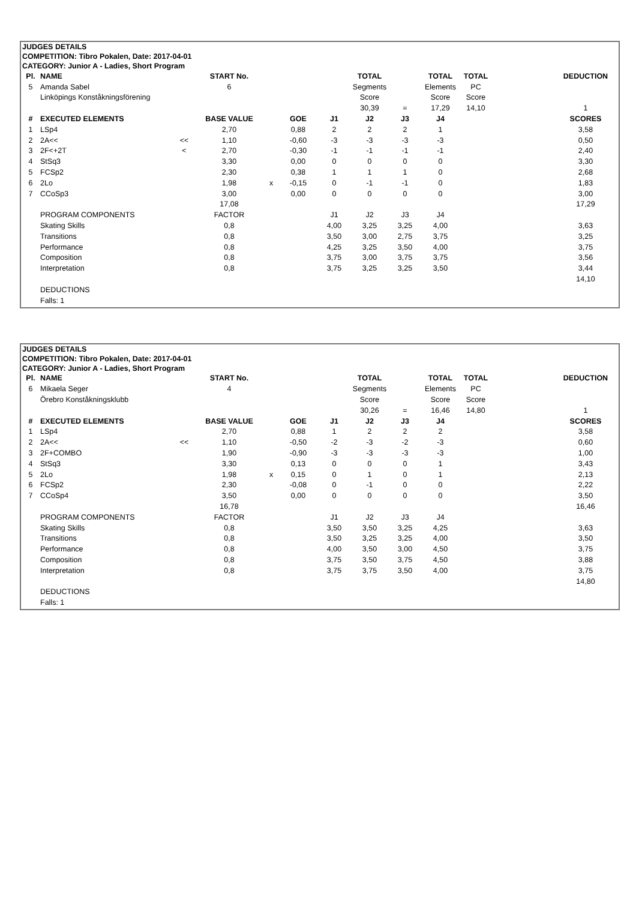JUDGES DETAILS
COMPETITION: Tibro Pokalen, Date: 2017-04-01
CATEGORY: Junior A - Ladies, Short Program
| Pl. | NAME | | START No. | | | | TOTAL | | TOTAL | TOTAL | | DEDUCTION |
| --- | --- | --- | --- | --- | --- | --- | --- | --- | --- | --- | --- | --- |
| 5 | Amanda Sabel | | 6 | | | | Segments | | Elements | PC | | |
| | Linköpings Konståkningsförening | | | | | | Score | | Score | Score | | |
| | | | | | | | 30,39 | = | 17,29 | 14,10 | | 1 |
| # | EXECUTED ELEMENTS | | BASE VALUE | | GOE | J1 | J2 | J3 | J4 | | | SCORES |
| 1 | LSp4 | | 2,70 | | 0,88 | 2 | 2 | 2 | 1 | | | 3,58 |
| 2 | 2A<< | << | 1,10 | | -0,60 | -3 | -3 | -3 | -3 | | | 0,50 |
| 3 | 2F<+2T | < | 2,70 | | -0,30 | -1 | -1 | -1 | -1 | | | 2,40 |
| 4 | StSq3 | | 3,30 | | 0,00 | 0 | 0 | 0 | 0 | | | 3,30 |
| 5 | FCSp2 | | 2,30 | | 0,38 | 1 | 1 | 1 | 0 | | | 2,68 |
| 6 | 2Lo | | 1,98 | x | -0,15 | 0 | -1 | -1 | 0 | | | 1,83 |
| 7 | CCoSp3 | | 3,00 | | 0,00 | 0 | 0 | 0 | 0 | | | 3,00 |
| | | | 17,08 | | | | | | | | | 17,29 |
| | PROGRAM COMPONENTS | | FACTOR | | | J1 | J2 | J3 | J4 | | | |
| | Skating Skills | | 0,8 | | | 4,00 | 3,25 | 3,25 | 4,00 | | | 3,63 |
| | Transitions | | 0,8 | | | 3,50 | 3,00 | 2,75 | 3,75 | | | 3,25 |
| | Performance | | 0,8 | | | 4,25 | 3,25 | 3,50 | 4,00 | | | 3,75 |
| | Composition | | 0,8 | | | 3,75 | 3,00 | 3,75 | 3,75 | | | 3,56 |
| | Interpretation | | 0,8 | | | 3,75 | 3,25 | 3,25 | 3,50 | | | 3,44 |
| | | | | | | | | | | | | 14,10 |
| | DEDUCTIONS | | | | | | | | | | | |
| | Falls: 1 | | | | | | | | | | | |
JUDGES DETAILS
COMPETITION: Tibro Pokalen, Date: 2017-04-01
CATEGORY: Junior A - Ladies, Short Program
| Pl. | NAME | | START No. | | | | TOTAL | | TOTAL | TOTAL | | DEDUCTION |
| --- | --- | --- | --- | --- | --- | --- | --- | --- | --- | --- | --- | --- |
| 6 | Mikaela Seger | | 4 | | | | Segments | | Elements | PC | | |
| | Örebro Konståkningsklubb | | | | | | Score | | Score | Score | | |
| | | | | | | | 30,26 | = | 16,46 | 14,80 | | 1 |
| # | EXECUTED ELEMENTS | | BASE VALUE | | GOE | J1 | J2 | J3 | J4 | | | SCORES |
| 1 | LSp4 | | 2,70 | | 0,88 | 1 | 2 | 2 | 2 | | | 3,58 |
| 2 | 2A<< | << | 1,10 | | -0,50 | -2 | -3 | -2 | -3 | | | 0,60 |
| 3 | 2F+COMBO | | 1,90 | | -0,90 | -3 | -3 | -3 | -3 | | | 1,00 |
| 4 | StSq3 | | 3,30 | | 0,13 | 0 | 0 | 0 | 1 | | | 3,43 |
| 5 | 2Lo | | 1,98 | x | 0,15 | 0 | 1 | 0 | 1 | | | 2,13 |
| 6 | FCSp2 | | 2,30 | | -0,08 | 0 | -1 | 0 | 0 | | | 2,22 |
| 7 | CCoSp4 | | 3,50 | | 0,00 | 0 | 0 | 0 | 0 | | | 3,50 |
| | | | 16,78 | | | | | | | | | 16,46 |
| | PROGRAM COMPONENTS | | FACTOR | | | J1 | J2 | J3 | J4 | | | |
| | Skating Skills | | 0,8 | | | 3,50 | 3,50 | 3,25 | 4,25 | | | 3,63 |
| | Transitions | | 0,8 | | | 3,50 | 3,25 | 3,25 | 4,00 | | | 3,50 |
| | Performance | | 0,8 | | | 4,00 | 3,50 | 3,00 | 4,50 | | | 3,75 |
| | Composition | | 0,8 | | | 3,75 | 3,50 | 3,75 | 4,50 | | | 3,88 |
| | Interpretation | | 0,8 | | | 3,75 | 3,75 | 3,50 | 4,00 | | | 3,75 |
| | | | | | | | | | | | | 14,80 |
| | DEDUCTIONS | | | | | | | | | | | |
| | Falls: 1 | | | | | | | | | | | |